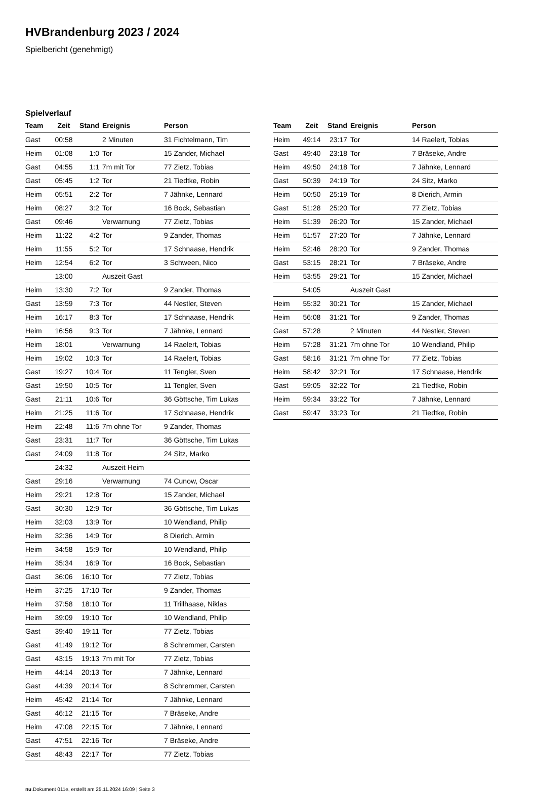HVBrandenburg 2023 / 2024
Spielbericht (genehmigt)
Spielverlauf
| Team | Zeit | Stand | Ereignis | Person |
| --- | --- | --- | --- | --- |
| Gast | 00:58 | | 2 Minuten | 31 Fichtelmann, Tim |
| Heim | 01:08 | 1:0 | Tor | 15 Zander, Michael |
| Gast | 04:55 | 1:1 | 7m mit Tor | 77 Zietz, Tobias |
| Gast | 05:45 | 1:2 | Tor | 21 Tiedtke, Robin |
| Heim | 05:51 | 2:2 | Tor | 7 Jähnke, Lennard |
| Heim | 08:27 | 3:2 | Tor | 16 Bock, Sebastian |
| Gast | 09:46 | | Verwarnung | 77 Zietz, Tobias |
| Heim | 11:22 | 4:2 | Tor | 9 Zander, Thomas |
| Heim | 11:55 | 5:2 | Tor | 17 Schnaase, Hendrik |
| Heim | 12:54 | 6:2 | Tor | 3 Schween, Nico |
| | 13:00 | | Auszeit Gast | |
| Heim | 13:30 | 7:2 | Tor | 9 Zander, Thomas |
| Gast | 13:59 | 7:3 | Tor | 44 Nestler, Steven |
| Heim | 16:17 | 8:3 | Tor | 17 Schnaase, Hendrik |
| Heim | 16:56 | 9:3 | Tor | 7 Jähnke, Lennard |
| Heim | 18:01 | | Verwarnung | 14 Raelert, Tobias |
| Heim | 19:02 | 10:3 | Tor | 14 Raelert, Tobias |
| Gast | 19:27 | 10:4 | Tor | 11 Tengler, Sven |
| Gast | 19:50 | 10:5 | Tor | 11 Tengler, Sven |
| Gast | 21:11 | 10:6 | Tor | 36 Göttsche, Tim Lukas |
| Heim | 21:25 | 11:6 | Tor | 17 Schnaase, Hendrik |
| Heim | 22:48 | 11:6 | 7m ohne Tor | 9 Zander, Thomas |
| Gast | 23:31 | 11:7 | Tor | 36 Göttsche, Tim Lukas |
| Gast | 24:09 | 11:8 | Tor | 24 Sitz, Marko |
| | 24:32 | | Auszeit Heim | |
| Gast | 29:16 | | Verwarnung | 74 Cunow, Oscar |
| Heim | 29:21 | 12:8 | Tor | 15 Zander, Michael |
| Gast | 30:30 | 12:9 | Tor | 36 Göttsche, Tim Lukas |
| Heim | 32:03 | 13:9 | Tor | 10 Wendland, Philip |
| Heim | 32:36 | 14:9 | Tor | 8 Dierich, Armin |
| Heim | 34:58 | 15:9 | Tor | 10 Wendland, Philip |
| Heim | 35:34 | 16:9 | Tor | 16 Bock, Sebastian |
| Gast | 36:06 | 16:10 | Tor | 77 Zietz, Tobias |
| Heim | 37:25 | 17:10 | Tor | 9 Zander, Thomas |
| Heim | 37:58 | 18:10 | Tor | 11 Trillhaase, Niklas |
| Heim | 39:09 | 19:10 | Tor | 10 Wendland, Philip |
| Gast | 39:40 | 19:11 | Tor | 77 Zietz, Tobias |
| Gast | 41:49 | 19:12 | Tor | 8 Schremmer, Carsten |
| Gast | 43:15 | 19:13 | 7m mit Tor | 77 Zietz, Tobias |
| Heim | 44:14 | 20:13 | Tor | 7 Jähnke, Lennard |
| Gast | 44:39 | 20:14 | Tor | 8 Schremmer, Carsten |
| Heim | 45:42 | 21:14 | Tor | 7 Jähnke, Lennard |
| Gast | 46:12 | 21:15 | Tor | 7 Bräseke, Andre |
| Heim | 47:08 | 22:15 | Tor | 7 Jähnke, Lennard |
| Gast | 47:51 | 22:16 | Tor | 7 Bräseke, Andre |
| Gast | 48:43 | 22:17 | Tor | 77 Zietz, Tobias |
| Team | Zeit | Stand | Ereignis | Person |
| --- | --- | --- | --- | --- |
| Heim | 49:14 | 23:17 | Tor | 14 Raelert, Tobias |
| Gast | 49:40 | 23:18 | Tor | 7 Bräseke, Andre |
| Heim | 49:50 | 24:18 | Tor | 7 Jähnke, Lennard |
| Gast | 50:39 | 24:19 | Tor | 24 Sitz, Marko |
| Heim | 50:50 | 25:19 | Tor | 8 Dierich, Armin |
| Gast | 51:28 | 25:20 | Tor | 77 Zietz, Tobias |
| Heim | 51:39 | 26:20 | Tor | 15 Zander, Michael |
| Heim | 51:57 | 27:20 | Tor | 7 Jähnke, Lennard |
| Heim | 52:46 | 28:20 | Tor | 9 Zander, Thomas |
| Gast | 53:15 | 28:21 | Tor | 7 Bräseke, Andre |
| Heim | 53:55 | 29:21 | Tor | 15 Zander, Michael |
| | 54:05 | | Auszeit Gast | |
| Heim | 55:32 | 30:21 | Tor | 15 Zander, Michael |
| Heim | 56:08 | 31:21 | Tor | 9 Zander, Thomas |
| Gast | 57:28 | | 2 Minuten | 44 Nestler, Steven |
| Heim | 57:28 | 31:21 | 7m ohne Tor | 10 Wendland, Philip |
| Gast | 58:16 | 31:21 | 7m ohne Tor | 77 Zietz, Tobias |
| Heim | 58:42 | 32:21 | Tor | 17 Schnaase, Hendrik |
| Gast | 59:05 | 32:22 | Tor | 21 Tiedtke, Robin |
| Heim | 59:34 | 33:22 | Tor | 7 Jähnke, Lennard |
| Gast | 59:47 | 33:23 | Tor | 21 Tiedtke, Robin |
nu.Dokument 011e, erstellt am 25.11.2024 16:09 | Seite 3